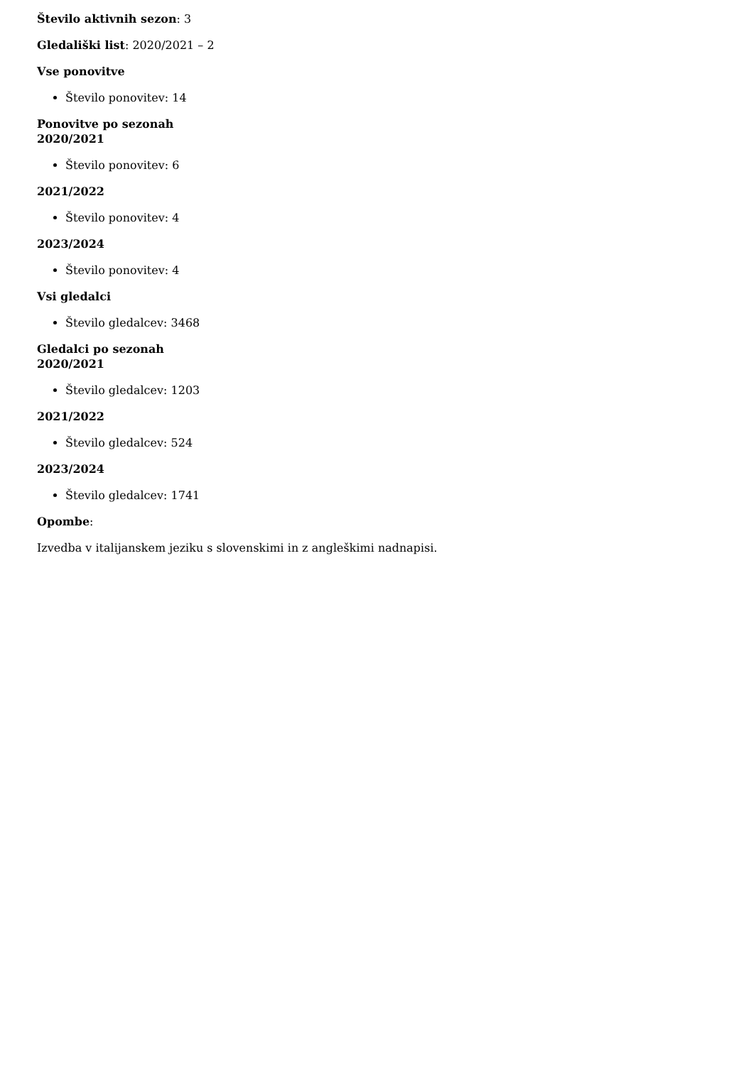Število aktivnih sezon: 3
Gledališki list: 2020/2021 – 2
Vse ponovitve
Število ponovitev: 14
Ponovitve po sezonah
2020/2021
Število ponovitev: 6
2021/2022
Število ponovitev: 4
2023/2024
Število ponovitev: 4
Vsi gledalci
Število gledalcev: 3468
Gledalci po sezonah
2020/2021
Število gledalcev: 1203
2021/2022
Število gledalcev: 524
2023/2024
Število gledalcev: 1741
Opombe:
Izvedba v italijanskem jeziku s slovenskimi in z angleškimi nadnapisi.